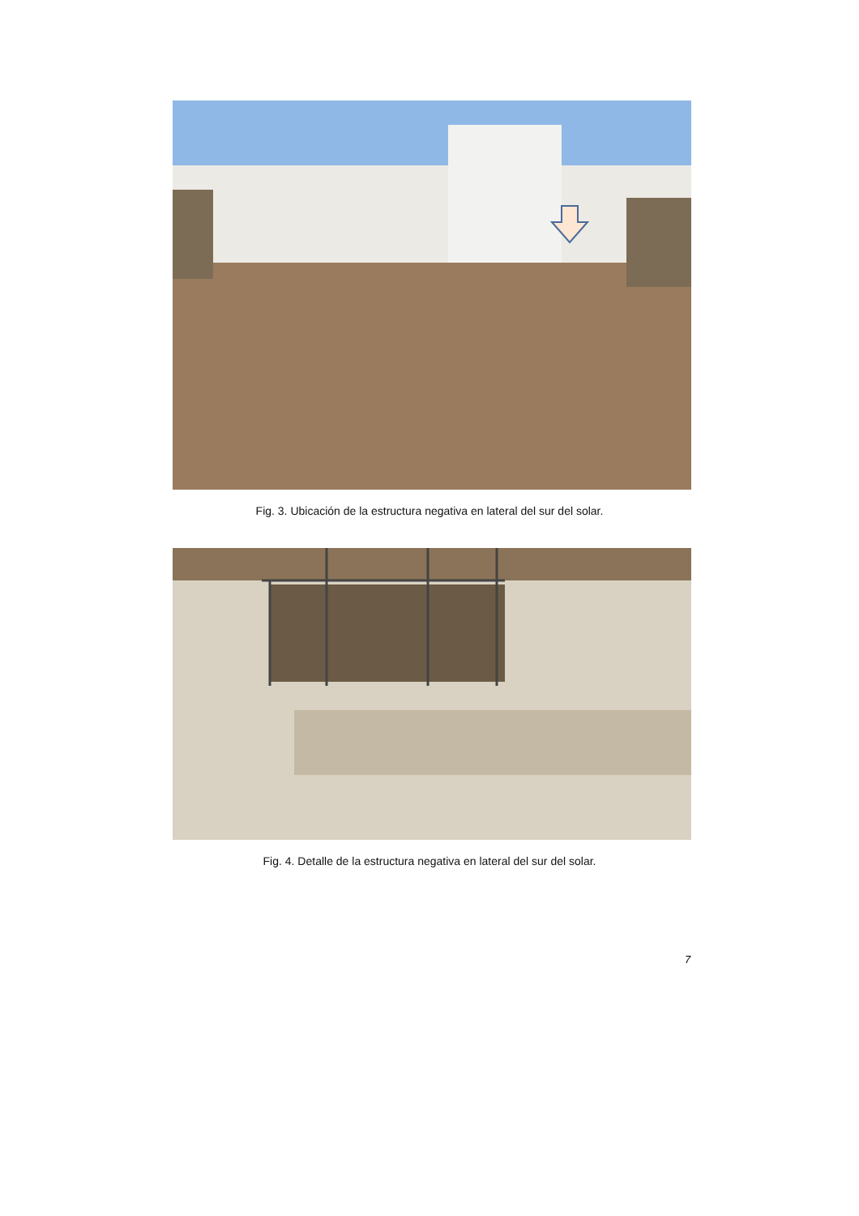Fig. 3. Ubicación de la estructura negativa en lateral del sur del solar.
Fig. 4. Detalle de la estructura negativa en lateral del sur del solar.
7